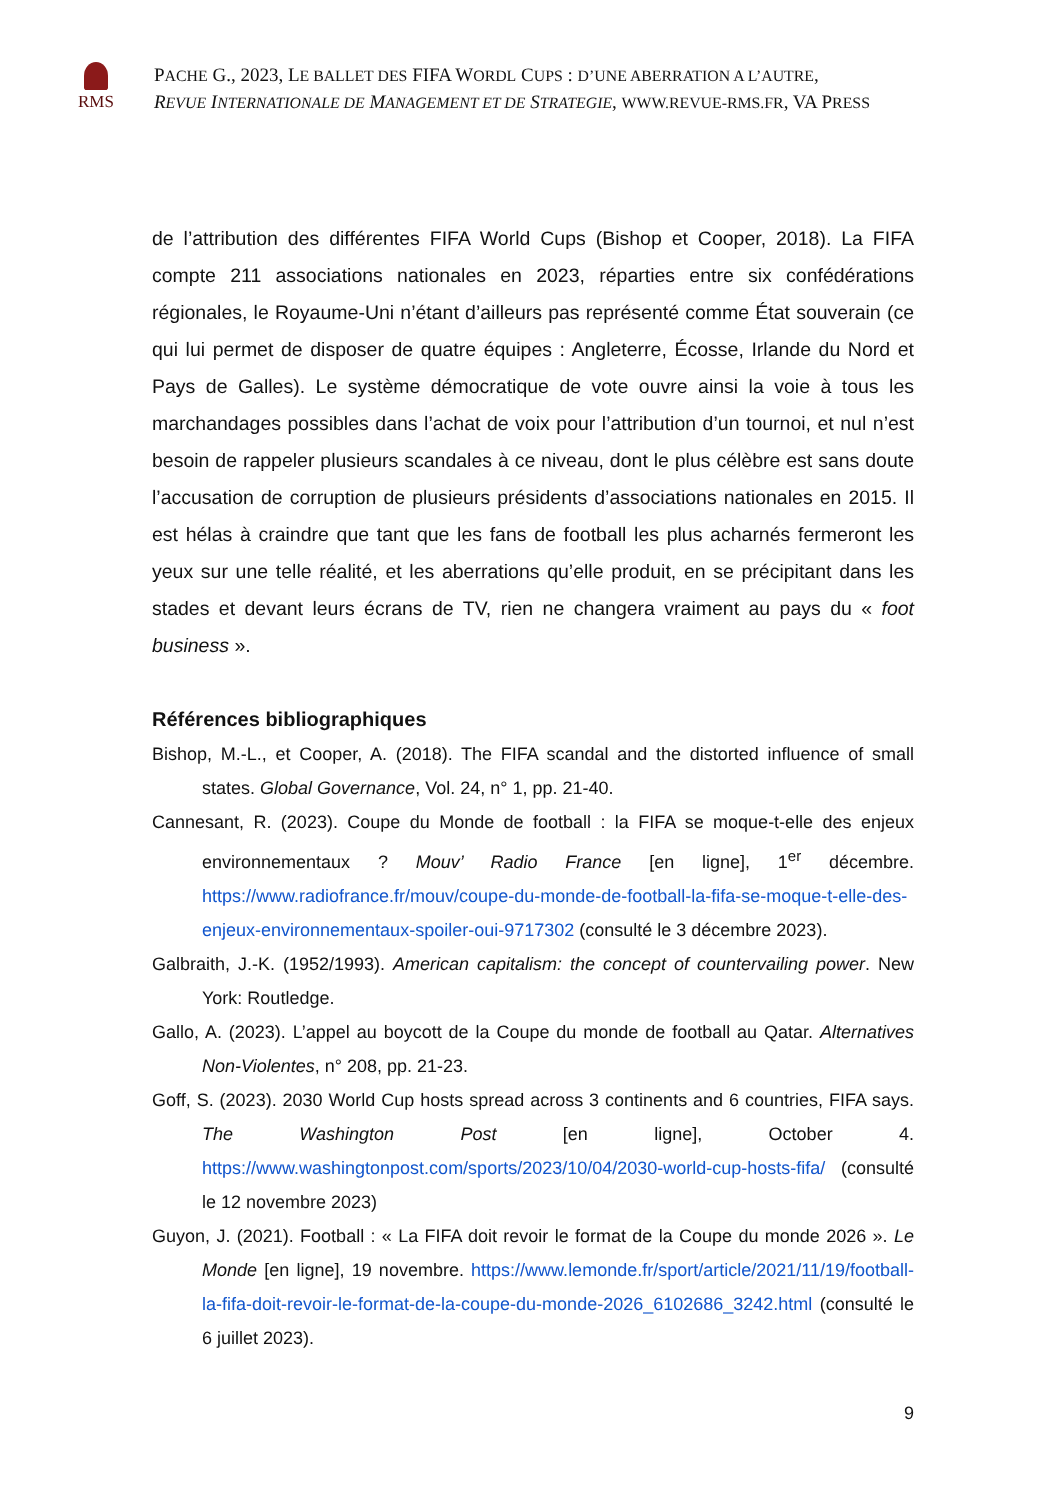RMS
PACHE G., 2023, LE BALLET DES FIFA WORDL CUPS : D’UNE ABERRATION A L’AUTRE,
REVUE INTERNATIONALE DE MANAGEMENT ET DE STRATEGIE, WWW.REVUE-RMS.FR, VA PRESS
de l’attribution des différentes FIFA World Cups (Bishop et Cooper, 2018). La FIFA compte 211 associations nationales en 2023, réparties entre six confédérations régionales, le Royaume-Uni n’étant d’ailleurs pas représenté comme État souverain (ce qui lui permet de disposer de quatre équipes : Angleterre, Écosse, Irlande du Nord et Pays de Galles). Le système démocratique de vote ouvre ainsi la voie à tous les marchandages possibles dans l’achat de voix pour l’attribution d’un tournoi, et nul n’est besoin de rappeler plusieurs scandales à ce niveau, dont le plus célèbre est sans doute l’accusation de corruption de plusieurs présidents d’associations nationales en 2015. Il est hélas à craindre que tant que les fans de football les plus acharnés fermeront les yeux sur une telle réalité, et les aberrations qu’elle produit, en se précipitant dans les stades et devant leurs écrans de TV, rien ne changera vraiment au pays du « foot business ».
Références bibliographiques
Bishop, M.-L., et Cooper, A. (2018). The FIFA scandal and the distorted influence of small states. Global Governance, Vol. 24, n° 1, pp. 21-40.
Cannesant, R. (2023). Coupe du Monde de football : la FIFA se moque-t-elle des enjeux environnementaux ? Mouv’ Radio France [en ligne], 1<sup>er</sup> décembre. https://www.radiofrance.fr/mouv/coupe-du-monde-de-football-la-fifa-se-moque-t-elle-des-enjeux-environnementaux-spoiler-oui-9717302 (consulté le 3 décembre 2023).
Galbraith, J.-K. (1952/1993). American capitalism: the concept of countervailing power. New York: Routledge.
Gallo, A. (2023). L’appel au boycott de la Coupe du monde de football au Qatar. Alternatives Non-Violentes, n° 208, pp. 21-23.
Goff, S. (2023). 2030 World Cup hosts spread across 3 continents and 6 countries, FIFA says. The Washington Post [en ligne], October 4. https://www.washingtonpost.com/sports/2023/10/04/2030-world-cup-hosts-fifa/ (consulté le 12 novembre 2023)
Guyon, J. (2021). Football : « La FIFA doit revoir le format de la Coupe du monde 2026 ». Le Monde [en ligne], 19 novembre. https://www.lemonde.fr/sport/article/2021/11/19/football-la-fifa-doit-revoir-le-format-de-la-coupe-du-monde-2026_6102686_3242.html (consulté le 6 juillet 2023).
9